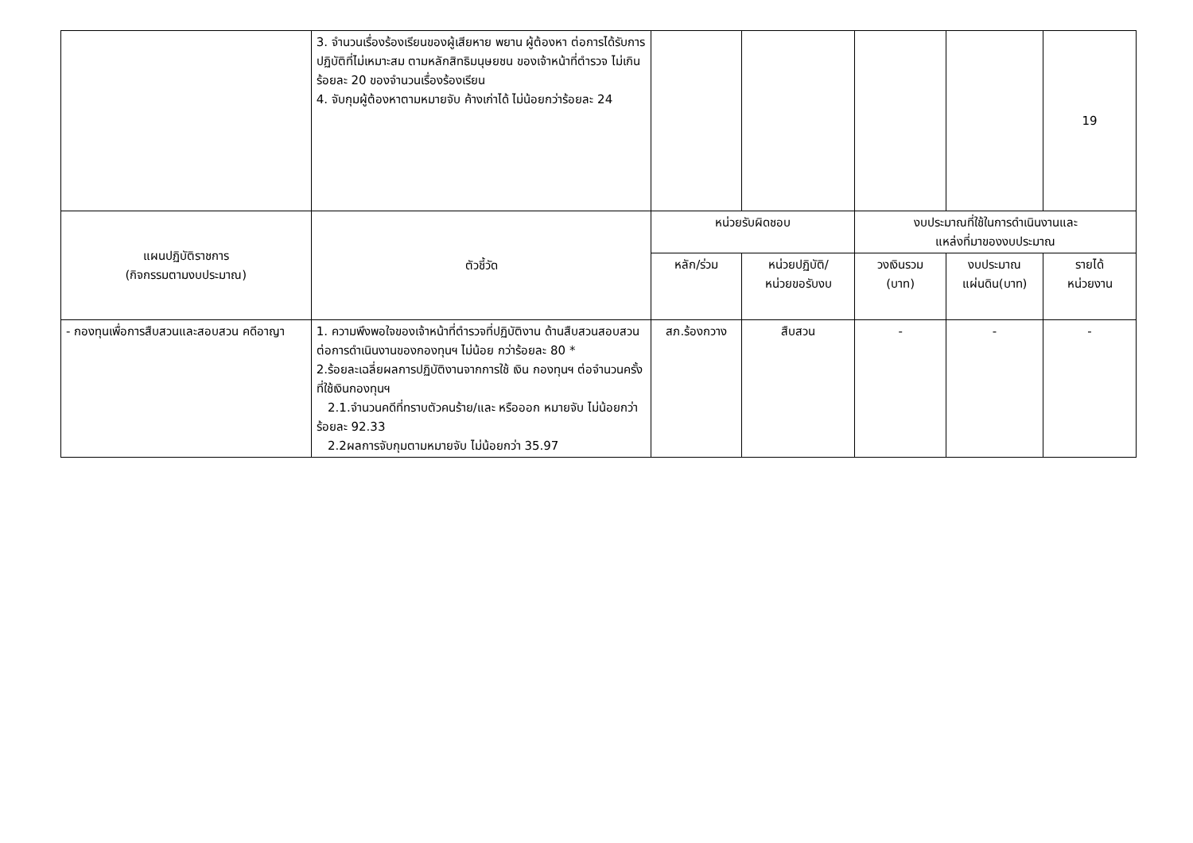| | 3. จำนวนเรื่องร้องเรียนของผู้เสียหาย พยาน ผู้ต้องหา ต่อการได้รับการปฏิบัติที่ไม่เหมาะสม ตามหลักสิทธิมนุษยชน ของเจ้าหน้าที่ตำรวจ ไม่เกินร้อยละ 20 ของจำนวนเรื่องร้องเรียน 4. จับกุมผู้ต้องหาตามหมายจับ ค้างเก่าได้ ไม่น้อยกว่าร้อยละ 24 | | | | | 19 |
| แผนปฏิบัติราชการ (กิจกรรมตามงบประมาณ) | ตัวชี้วัด | หน่วยรับผิดชอบ | | งบประมาณที่ใช้ในการดำเนินงานและ แหล่งที่มาของงบประมาณ | | |
| | | หลัก/ร่วม | หน่วยปฏิบัติ/ หน่วยขอรับงบ | วงเงินรวม (บาท) | งบประมาณ แผ่นดิน(บาท) | รายได้ หน่วยงาน |
| - กองทุนเพื่อการสืบสวนและสอบสวน คดีอาญา | 1. ความพึงพอใจของเจ้าหน้าที่ตำรวจที่ปฏิบัติงาน ด้านสืบสวนสอบสวนต่อการดำเนินงานของกองทุนฯ ไม่น้อย กว่าร้อยละ 80 * 2.ร้อยละเฉลี่ยผลการปฏิบัติงานจากการใช้ เงิน กองทุนฯ ต่อจำนวนครั้งที่ใช้เงินกองทุนฯ 2.1.จำนวนคดีที่ทราบตัวคนร้าย/และ หรือออก หมายจับ ไม่น้อยกว่าร้อยละ 92.33 2.2ผลการจับกุมตามหมายจับ ไม่น้อยกว่า 35.97 | สภ.ร้องกวาง | สืบสวน | - | - | - |